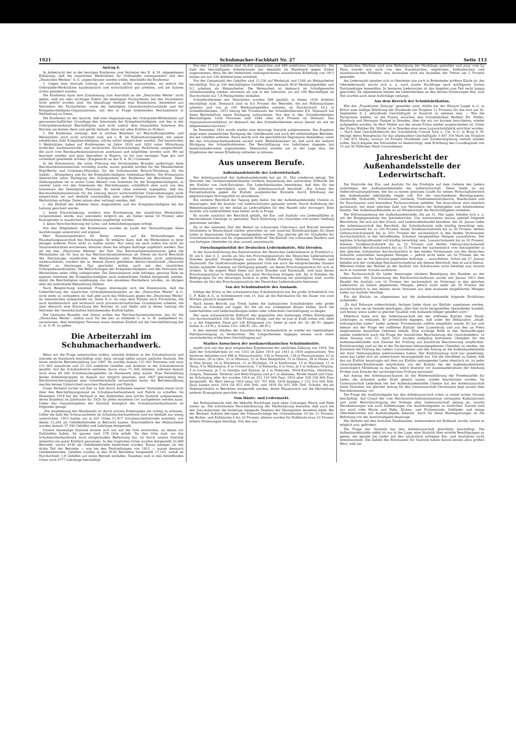1921 Schuhmacher-Fachblatt Nr. 27 Seite 113
Antrag 6.
In Anbetracht der in der heutigen Konferenz vom Vertreter des R. A. M. abgegebenen Erklärung, daß die staatlichen Werkstätten für Orthopädie umorganisiert und den „Deutschen Werken“ A.-G. angeschlossen werden sollen, beschließt die Konferenz:
1. Gegen eine zentrale Leitung ist zunächst nichts einzuwenden, wo jedoch die Orthopädie-Werkstätten kaufmännisch und wirtschaftlich gut arbeiten, soll am System nichts geändert werden.
Die Konferenz kann ihre Zustimmung zum Anschluß an die „Deutschen Werke“ nicht geben, weil ein sehr wichtiger Faktor die beteiligten Facharbeiter, bei den Vorarbeiten nicht gehört worden sind. Sie beauftragt deshalb eine Kommission, bestehend aus Vertretern der Facharbeiter, sowie der beteiligten Gewerkschaftsvorstände und der Kriegsbeschädigten-Organisationen, mit den in Frage kommenden Reichsämtern in Verbindung zu treten.
Die Konferenz ist der Ansicht, daß eine Organisierung der Orthopädie-Werkstätten auf genossenschaftlicher Grundlage den Interessen der Kriegsbeschädigten, wie den in der Orthopädiewerkstatt Beschäftigten und nicht zuletzt dem finanziellen Interesse des Reiches am besten dient und gelobt deshalb, diese mit allen Kräften zu fördern.
2. Die Konferenz verlangt, daß in solchen Bezirken, wo Beschaffungsstellen und Werkstätten noch nicht errichtet sind, wie z. B. im Ruhrindustriegebiet, mit seiner erheblichen Zahl Kriegsbeschädigten, solche sofort eingerichtet werden. Die bayerischen 5 Werkstätten haben auf Konferenzen im Jahre 1919 und 1920 unter Mitwirkung ärztlicher, kaufmännischer und technischer Sachverständiger Richtlinien ausgearbeitet, die auch vom Reichsarbeitsministerium anerkannt und empfohlen worden sind. Wo sie beachtet werden und ganz besonders in Bayern, ist bis zum heutigen Tage gut und vorteilhaft gearbeitet worden. (Eingereicht an das R. A. M.) Grimmeis.
In die Kommission, die unter Führung des Vorsitzenden Brandes anderntags beim Reichsarbeitsministerium vorstellig wurde, waren gewählt worden für die Metallarbeiter Kopf-Berlin und Grimmeis-München; für die Schuhmacher Brüsch-Nürnberg; für die Sattler ...-Königsberg und für die Kriegsbeschädigten Siebenhaar-Berlin. Die Kommission überreichte unter Darlegung des Standpunktes der Konferenz die Beschlüsse. Diese Stellungnahme sei in erster Linie diktiert vom Interesse für die Kriegsbeschädigten, in zweiter Linie von den Interessen der Reichsfinanzen, schließlich aber auch von den Interessen des beteiligten Personals. Es werde ohne weiteres zugegeben, daß das Reichsarbeitsministerium für die Leitung derart wirtschaftlicher Unternehmungen nicht eingerichtet sei und deshalb zweckmäßig eine andere Organisation der staatlichen Werkstätten erfolge. Dabei müsse aber verlangt werden, daß
1. der Einfluß der Arbeiter bezw. Angestellten und der Kriegsbeschädigten bei der Leitung gesichert werde;
2. keine Einschränkung, sondern eine Erweiterung der staatlichen Werkstätten vorgenommen werde, was umsomehr möglich sei, als bisher keine 50 Prozent aller Kunstglieder in staatlichen Werkstätten angefertigt würden;
3. keine Verschlechterung der Lohn- und Arbeitsbedingungen erfolgt.
Von den Mitgliedern der Kommission wurden im Laufe der Verhandlungen diese Ausführungen unterstützt und ergänzt.
Herr Ministerialdirektor Dr. Ritter verwies auf die Verhandlungen im Haushaltungsausschuß des Reichstages. Er erklärte dann, daß die Werkstätten in ihrer jetzigen äußeren Form nicht zu halten wären. Nur wenn sie nach außen hin nicht als Staatswerkstätten erscheinen, könnten ihnen die nötigen Aufträge zugeführt werden. Das sei bei den „Deutschen Werken“ der Fall. Das Reichsarbeitsministerium gebe die Werkstätten am 30. Juni an das Reichsschatzministerium ab. Dieses sei durch Beschluß des Reichstages verpflichtet, die Reichswerke oder Werkstätten nicht selbständig weiterzuführen, sondern der zu diesem Zweck gebildeten Aktien-Gesellschaft „Deutsche Werke“ zu übertragen. Das geschehe mithin auch mit den staatlichen Orthopädiewerkstätten. Die Befürchtungen der Kriegsbeschädigten und des Personals der Werkstätten seien völlig unbegründet. Die Zentralisation solle erfolgen, gewisse Teile im eigenen Interesse der Kriegsbeschädigten nach einheitlichen Maßen hergestellt werden, damit die Beschädigten unabhängig von den einzelnen Herstellern würden, im übrigen aber die individuelle Behandlung bleiben.
Nach Besprechung einzelner Fragen überzeugte sich die Kommission, daß die Ueberführung der staatlichen Orthopädiewerkstätten an die „Deutschen Werke“ A.-G. nicht mehr zu verhindern ist; daß aber auch das Mißtrauen gegen die „Deutschen Werke“ im wesentlichen unbegründet ist. Diese A.-G. ist zwar dem Namen nach Privatfirma, die auch kaufmännisch und technisch nach privatwirtschaftlichen Grundsätzen arbeitet, die aber dennoch eine Einrichtung des Reiches ist und bleibt und in deren Leitung die Vertreter der Gewerkschaften bestimmenden Einfluß haben.
Die Genossen Brandes und Simon wollen das Reichsschatzministerium, das für die „Deutschen Werke“, mithin auch für die neu zu bildende G. m. b. H. maßgebend ist, veranlassen, dem beteiligten Personal einen direkten Einfluß auf die Geschäftsleitung der G. m. b. H. zu geben.
Die Arbeiterzahl im Schuhmacherhandwerk.
Wenn wir die Frage untersuchen wollen, wieviele Arbeiter in der Schuhindustrie und wieviele im Handwerk beschäftigt sind, dann versagt selbst unsere amtliche Statistik. Die letzte amtliche Betriebszählung war 1907. Es wurden damals 155 405 Personen und zwar 131 902 männliche und 23 503 weibliche Gehilfen und Arbeiter in der Schuhindustrie gezählt. Auf die Schuhindustrie entfielen davon etwa 71 000 Arbeiter, während damals noch etwa 84 000 Schuhmachergehilfen im Handwerk tätig waren. Eine Feststellung beider Arbeitergruppen ist damals nur möglich gewesen, weil 1907 gleichzeitig das Reichsversicherungsamt eine Gewerbestatistik veranstaltet hatte; die Betriebszählung machte keinen Unterschied zwischen Handwerk und Fabrik.
Unser Verband suchte von Zeit zu Zeit durch Aufnahme eigener Statistiken etwas Licht über den Beschäftigungsstand im Schuhmacherhandwerk und Fabrik zu schaffen. Im Dezember 1919 hat der Verband in den Zahlstellen eine solche Statistik aufgenommen, deren Ergebnis im Jahrbuche für 1920 für jeden einzelnen Ort nachgelesen werden kann. Ueber das Gesamtergebnis der Statistik bezüglich des Schuhmacherhandwerks ist folgendes gesagt:
„Die Ausdehnung des Handwerks ist durch private Erhebungen nie richtig zu erfassen. Ueber die Zahl der Schwarzarbeiter im Schuhmacherhandwerk sind wir deshalb nur wenig unterrichtet. 1913 hatten wir in 631 Orten 51,917 Schuhmacherbetriebe ermittelt, von denen 15,264 als Gehilfenbetriebe in Betracht kamen. Einschließlich der Heimarbeiter wurden damals 37,340 Gehilfen und Lehrlinge festgestellt.
Unsere diesmalige Statistik konnte sich nur auf die Orte erstrecken, an denen wir Zahlstellen haben. Im ganzen sind 278 Orte erfaßt. Da dies Orte sind, wo das Schuhmacherhandwerk noch einigermaßen Bedeutung hat, ist durch unsere Statistik immerhin ein guter Einblick gewonnen. In den fraglichen Orten wurden festgestellt 32,689 Betriebe, wovon 9140 als Gehilfenbetriebe bezeichnet wurden. Etwas weniger als der dritte Teil der Betriebe — wie bei den Feststellungen von 1913 — waren demnach Gehilfenbetriebe. Gehilfen wurden in den 9140 Betrieben festgestellt 17,105, sodaß im Durchschnitt 1,9 Gehilfen auf einen Betrieb entfallen. Daneben sind in den betreffenden Orten noch 4777 Lehrlinge beschäftigt.
Von den 17,105 Gehilfen sind 16,416 männlichen und 689 weiblichen Geschlechts. Die Zahl der beschäftigten Arbeiterinnen hat ebenfalls im Handwerk gegen früher zugenommen, denn bei der bedeutend umfangreicheren statistischen Erhebung von 1913 hatten wir nur 536 Arbeiterinnen ermittelt.
Von der Gesamtzahl der Gehilfen sind 15,536 auf Werkstatt und 1569 als Heimarbeiter beschäftigt. Von je 100 beschäftigten Gehilfen sind demnach 90,8 Werkstattgehilfen und 9,2 arbeiten als Heimarbeiter. Die Heimarbeit ist demnach im Schoßgewerbe verhältnismäßig stärker vertreten als wie in der Industrie, wo auf 100 Beschäftigte im Durchschnitt nur 7,8 Heimarbeiter entfallen.
Schnellsohlereien mit Maschinen wurden 589 gezählt, in denen 1636 Arbeiter beschäftigt sind. Demnach sind es 8,4 Prozent der Betriebe, die mit Hilfsmaschinen arbeiten und von je 100 Werkstattgehilfen arbeiten im Durchschnitt 10,5 in Schnellsohlereien. 1913 betrug der Prozentsatz der Schnellsohlereien 9,0. Demnach hat diese Betriebsform einen Rückgang aufzuweisen. Von den in den Schnellsohlereien Beschäftigten 1636 Personen sind 1094 oder 66,9 Prozent im Verband. Das Organisationsverhältnis ist demnach bei den Schnellsohlereien etwas besser als wie im Allgemeindurchschnitt.“
Im Dezember 1920 wurde wieder eine derartige Statistik aufgenommen. Das Ergebnis zeigt einen wesentlichen Rückgang der Gehilfenzahl und auch der selbständigen Betriebe, die mit Gehilfen arbeiten. Darin macht sich die geschäftliche Depression bemerkbar, unter der das Schuhmacherhandwerk zurzeit steht. Bemerkenswert ist, daß auch der weitere Rückgang der Schnellsohlereien. Die Beschäftigung von Lehrlingen dagegen hat bezeichnenderweise zugenommen. Demnächst werden wir in der Lage sein, die Ergebnisse der neuen Erhebung mitteilen zu können.
Aus unserem Berufe.
Außenhandelsstelle der Lederwirtschaft.
Der Arbeitsausschuß der Außenhandelsstelle hat am 31. Mai wiederum getagt. Die Vertreter der Gerbextraktfabrikanten forderte Anwendung des autonomen Zolltarifs bei der Einfuhr von Gerb-Extrakten. Die Lederfabrikanten bemerkten, daß dies für die Lederindustrie unerträglich wäre. Der Arbeitsausschuß beschloß: „Ein Schutz der Extraktindustrie gegen die Einfuhr ausländischer Extrakte durch Erhöhung der gegenwärtigen Vertragszölle ist abzulehnen.“
Ein weiterer Beschluß der Tagung geht dahin, bei der Außenhandelsstelle Chemie zu beantragen, daß die Ausfuhr von Lederschnitzeln gestattet werde. Durch Aufhebung der Bekleidungsämter ist der Anfall an Lederabfällen für den Handel sehr verringert. Eine Ausfuhr von Lederabfällen kam bisher nicht in Frage.
Es wurde zunächst der Beschluß gefaßt, die Ein- und Ausfuhr von Lederabfällen in beschränktem Umfange zu gestatten. Nach Einholung von Gutachten soll erneut Stellung genommen werden.
Da in der neuesten Zeit der Bedarf an schwarzem Chevreaux und Boxcalf besserer Sortimente in Deutschland stärker geworden ist, soll zunächst Einfuhranträgen für diese Leder in begrenztem Umfange stattgegeben werden. Das gleiche gilt für Schafleder für Schuhfutterzwecke und für sogenanntes Wildcalf. Die Einfuhr von schwarzem Rindbox und von farbigem Oberleder ist aber zurzeit unerwünscht.
Forschungsinstitut der Deutschen Lederindustrie, Sitz Dresden.
In der Ausschußsitzung des Zentralvereins der Deutschen Lederindustrie in Frankfurt a. M. am 6. Juni d. J., wurde als Sitz des Forschungsinstituts des Deutschen Lederindustrie Dresden gewählt. Vorgeschlagen waren die Städte Freiberg, Mülheim, Dresden und Darmstadt. Die Stadtverwaltungen genannter Orte wie auch die entsprechenden Staaten hatten namhafte Summen zur Verfügung gestellt, um dieses Forschungsinstitut für sich zu sichern. In die engere Wahl fielen nur noch Dresden und Darmstadt, weil man dieses Forschungsinstitut in Verbindung mit einer Hochschule bringen will. Da in Dresden die Bedingungen für ein derartiges Institut in jeder Beziehung am günstigsten sind, wurde Dresden als Sitz des Forschungsinstituts der Deutschen Lederindustrie bestimmt.
Von der Schuhindustrie des Auslands.
Infolge der Krisis in der schweizerischen Schuhindustrie hat die große Schuhfabrik von C. F. Bally A.-G. in Schönenwerd vom 15. Juni ab die Fabrikation für die Dauer von zwei Wochen gänzlich eingestellt.
Nach einem Bericht aus Triest haben die italienischen Schuhfabriken sehr große Vorräte an Schuhen auf Lager, für die sie nur schleppend Absatz finden. Auch die Lederfabriken und Lederhandlungen haben über schlechten Geschäftsgang zu klagen.
Der neue schweizerische Zolltarif, der gegenüber den bisherigen Zöllen Erhöhungen von durchschnittlich 200 bis 300 Prozent bringt, und der im Juni in Kraft treten soll, sieht u. a. die folgenden Sätze pro 100 Kilogramm vor: Leder je nach Art 20—80 Fr. (gegen bisher 4—24 Fr.), Schuhe 150—180 Fr. (45—80 Fr.).
In den meisten Städten der französischen Schuhindustrie ist wieder ein regelmäßiger Fabrikationsgang zu beobachten. Die Lohgerbereien dagegen weisen noch einen unveränderten schlechten Geschäftsgang auf.
Starkes Anwachsen der nordamerikanischen Schuhindustrie.
ergibt sich aus den jetzt mitgeteilten Ergebnissen der amtlichen Zählung von 1919. Die Zahl der Schuhfabriken ist von 1355 im Jahre 1914 auf 1441 in 1919 angewachsen. Von letzteren befanden sich 488 in Massachusetts, 336 in Neuyork, 128 in Pennsylvanien, 62 in Wisconsin, 59 in Ohio, 55 in Missouri, 52 in New Hampshire, 51 in Illinois, 39 in Maine, 35 in New Jersey, 16 in Minnesota, 15 in Michigan, 14 in Kalifornien, 13 in Maryland, 11 in Texas, 9 in Washington, 8 in Connecticut, 7 in Kentucky, 6 in Iowa, je 5 in Indiania Virginia, 4 in Louisiana, je 3 in Georgia und Kansas, je 2 in Nebraska, Nord-Karolina, Oklahoma, Oregon, Tenessee, Vermont und West-Virginia und je 1 in Alabama, Rhode Island und Utah. An Schuhzeug aller Art wurden 1914 an 252 516 000 Paar, 1919 aber 329 258 900 Paar hergestellt. Ihr Wert betrug 1914 etwa 501 707 909, 1919 dagegen 1 152 016 000 Doll. Dazu kamen noch 1914 für 855 600 Doll. und 1919 für 832 000 Doll. Schuhe, die als Nebenprodukte in Betrieben hergestellt werden, deren Hauptzweck auf die Herstellung anderer Erzeugnisse gerichtet war.
Vom Häute- und Ledermarkt.
Am Rohhäutemarkt hält die lebhafte Nachfrage nach allen Gattungen Häute und Felle weiter an. Die schrittweise Verschlechterung der Markwährung bewirkte, daß auch bei den Juni-Auktionen die bisherige steigende Tendenz der Häutepreise bestehen blieb. Bei der Berliner Auktion betrugen die Preisaufschläge bei Ochsenhäuten 10 bis 15 Prozent, bei Bullen- und Kuhhäuten 4 bis 10 Prozent, ebenso wurden für Roßhäute etwa 10 Prozent höhere Notierungen bewilligt. Von den aus-
ländischen Märkten wird eine Befestigung der Marktlage gemeldet und zwar vom La Plata sowohl wie auch von den französischen, englischen, holländischen und skandinavischen Märkten. Aus Australien wird ein Anziehen der Preise um 5 Prozent gemeldet.
Am Ledermarkt spielten sich in Oberleder wie auch in Bodenleder größere Käufe ab. Am Oberledermarkt macht sich u. a. auch starke Nachfrage nach kräftigeren Sorten Pantinenkippe bemerkbar. In besseren Ledersorten ist das Angebot zum Teil recht knapp geworden. Im allgemeinen hielten die Lederfabriken an den letzten Notierungen fest, zum Teil wurden auch neue Aufschläge verlangt.
Aus dem Bereich der Schuhfabrikation.
Wie der „Frankfurter Zeitung“ gemeldet wird, dürfte bei der Eduard Lingel A.-G. in Erfurt eine mäßige Erhöhung der Dividende (im Vorjahre 12 Prozent) für das erst am 30. September d. J. ablaufende Geschäftsjahr in Aussicht zu nehmen sein. — Wie die Fachpresse meldet, ist die Fusion zwischen den Schuhfabriken Walther Ed. Müller, Hamburg und Hermann Pampel in Dresden, über die wir vor kurzem berichteten, wieder aufgegeben worden, da Herr Müller aus der neuen Firma wieder ausgeschieden ist. Unter der Firma Walther Ed. Müller ist in Dresden eine neue Luxusschuhfabrik errichtet worden. — Nach dem Geschäftsbericht der Schuhfabrik Conrad Tack u. Cie. A.-G. in Burg b. M. beträgt deren Reingewinn für das abgelaufene Geschäftsjahr 3 407 318 Mark (im Vorjahre 1 590 972 Mark), woraus 19 Prozent Dividende und Sondervergütung verteilt werden sollen. Nach Angabe des Vorstandes ist beabsichtigt, eine Erhöhung des Grundkapitals von 15 auf 30 Millionen Mark vorzunehmen.
Jahresbericht der Außenhandelsstelle der Lederwirtschaft.
Die Kontrolle der Ein- und Ausfuhr für die Produkte auf dem Gebiete des Leders unterliegen der Außenhandelsstelle der Lederwirtschaft. Diese Stelle ist ein Selbstverwaltungskörper, der bis zu einem gewissen Grade für seinen Wirtschaftsbereich den Außenhandel selbständig regeln soll. Für die verschiedenen Berufsgruppen: Gerbstoffe, Duftstoffe, Schuhwaren, Sattlerei, Treibriemenfabrikation, Handschuhe und für Rauchwaren sind besondere Fachausschüsse gebildet. Die Ausschüsse sind sämtlich paritätisch, mit einer gleichen Zahl von Vertretern der Arbeitgeber und Arbeitnehmer besetzt. Der Außenhandelsstelle ist als Körperschaft die Rechtsfähigkeit verliehen.
Die Vollversammlung der Außenhandelsstelle, die am 31. Mai tagte, befaßte sich u. a. mit der Entgegennahme des Jahresberichts. Uns interessieren daraus speziell folgende Beschlüsse, die sich auf den Schuh- und Lederaußenhandel beziehen: Am 26. Januar faßte der Arbeitsausschuß den Beschluß, die Schuhindustrie solle künftig berechtigt sein, Luxusschuhwerk bis zu 100 Prozent, feines Straßenschuhwerk bis zu 50 Prozent, derbes Gebrauchsschuhwerk bis zu 33⅓ Prozent der nachweislich in den beiden Vormonaten durchschnittlich in der betreffenden Schuhart hergestellten Mengen auszuführen. Der legitime Schuhgroßhandel soll künftig berechtigt sein, Luxusschuhwerk bis zu 50 Prozent, feineres Straßenschuhwerk bis zu 25 Prozent und derbes Gebrauchsschuhwerk einschließlich Berufsschuhwerk bis zu 15 Prozent der nachweislich vom Antragsteller in den gleichen Schuharten durchschnittlich in den beiden Vormonaten von der deutschen Industrie unmittelbar bezogenen Mengen — jedoch nicht mehr als 50 Prozent der im Vormonat neu an die Industrie gegebenen Aufträge — auszuführen. Schon am 27. Januar befaßte sich der vorläufige Reichswirtschaftsrat mit diesem Beschluß, dem er auch beitrat. Während früher der Handel an der Ausfuhr von Schuhwaren nicht beteiligt war, konnte auch er nunmehr Schuhe ausführen.
Der Fachausschuß für Leder beantragte stärkere Beteiligung des Handels an der Lederausfuhr. Mit Zustimmung des Reichswirtschaftsrats wurde seit Januar 1921 dem Handel die Ausfuhr von 10 Prozent der nachweislich im Vormonat in den gleichen Lederarten im Inland abgesetzten Mengen, jedoch nicht mehr als 50 Prozent der durchschnittlich in den letzten sechs Monaten aus dem Auslande eingeführten Mengen Leder zur Ausfuhr bewilligt.
Für die Einfuhr im allgemeinen hat die Außenhandelsstelle folgende Richtlinien aufgestellt:
„Es darf Rohware unbeschränkt, fertiges Leder dann zur Einfuhr zugelassen werden, wenn es sich um im Inlande benötigtes, aber hier nicht hergestelltes Spezialleder handelt, und ferner, wenn Leder in gleicher Qualität vom Auslande billiger geliefert wird.“
Mehrfach hatte sich der Arbeitsausschuß mit der zollfreien Einfuhr über Elsaß-Lothringen zu befassen. Er protestierte dagegen, daß unter der Deklaration „elsaß-lothringisches Leder“ Leder anderer Provenienzen zollfrei eingeführt werde. Er hat sich ebenso mit der Frage der zollfreien Einfuhr über Luxemburg und aus den an Polen abgetretenen deutschen Gebieten befaßt. Eine wichtige Rolle in den Verhandlungen spielte wiederholt auch die Frage der künstlichen Beschwerung des Gewichtsleders. In einer Sitzung vom 15. April 1921 wurden endgültig bestimmte Chemiker für die Außenhandelsstelle zum Zwecke der Prüfung auf künstliche Beschwerung verpflichtet. Einfuhranträge sind an die in der Fachpresse bekanntgegebenen Chemiker zu senden, die ihrerseits die Prüfung des Leders vorzunehmen und den Antrag an die Außenhandelsstelle mit ihrer Stellungnahme weiterzuleiten haben. Der Einfuhrantrag wird nur genehmigt, wenn das Leder sich als unbeschwert herausgestellt hat. Um die Gewißheit zu haben, daß das zur Einfuhr beantragte mit dem zur Einfuhr gelangenden Leder identisch ist, ist jeder Gewichtsleder-Einführende verpflichtet, von der Einfuhr bei der Außenhandelsstelle unverzüglich Mitteilung zu machen, welch letzterer vor Auseinandersetzen der Sendung Proben zum Zwecke der nachträglichen Prüfung entnimmt.
Auf Antrag des Arbeitsausschusses ist die Wiedereinführung der Friedenszölle für Leder, die zeitweise außer Kraft gesetzt waren, wieder beschlossen worden. Im Unterausschuß Lederleim bei der Außenhandelsstelle Chemie hat der Arbeitsausschuß einen Vertreter; ein gleicher Antrag für den Unterausschuß Chromsalze liegt zurzeit dem Reichskommissar vor.
Die Frage der Ausfuhrabgabe hat den Arbeitsausschuß schon in seiner ersten Sitzung beschäftigt. Auf Grund der vom Reichswirtschaftsministerium verlangten Kalkulationen und unter Berücksichtigung der Notlage aller Lederwirtschaft gelang es, sowohl Herabsetzungen wie auch Aufhebungen von Ausfuhrabgaben zu erreichen. Zurzeit sind nur noch rohe Häute und Felle, Eichen- und Fichtenrinde, Sohlleder und einige Oberledersorten mit Ausfuhrabgabe belastet. Auch für diese Warengattungen ist die Befreiung von der Ausfuhrabgabe beantragt.
Der Verkehr mit den östlichen Randstaaten, insbesondere mit Rußland, wurde, soweit es möglich war, gefördert.
Die Frage der Statistik hat den Arbeitsausschuß gleichfalls beschäftigt. Die Außenhandelsstelle selbst ist nur in der Lage, eine Statistik über erteilte Bewilligungen zu geben, die gerade bei Leder mit den tatsächlich erfolgten Ein- und Ausfuhren nicht übereinstimmt. Die Zahlen des Reichsamts für Statistik haben darum keinen allzu großen Wert, weil sie